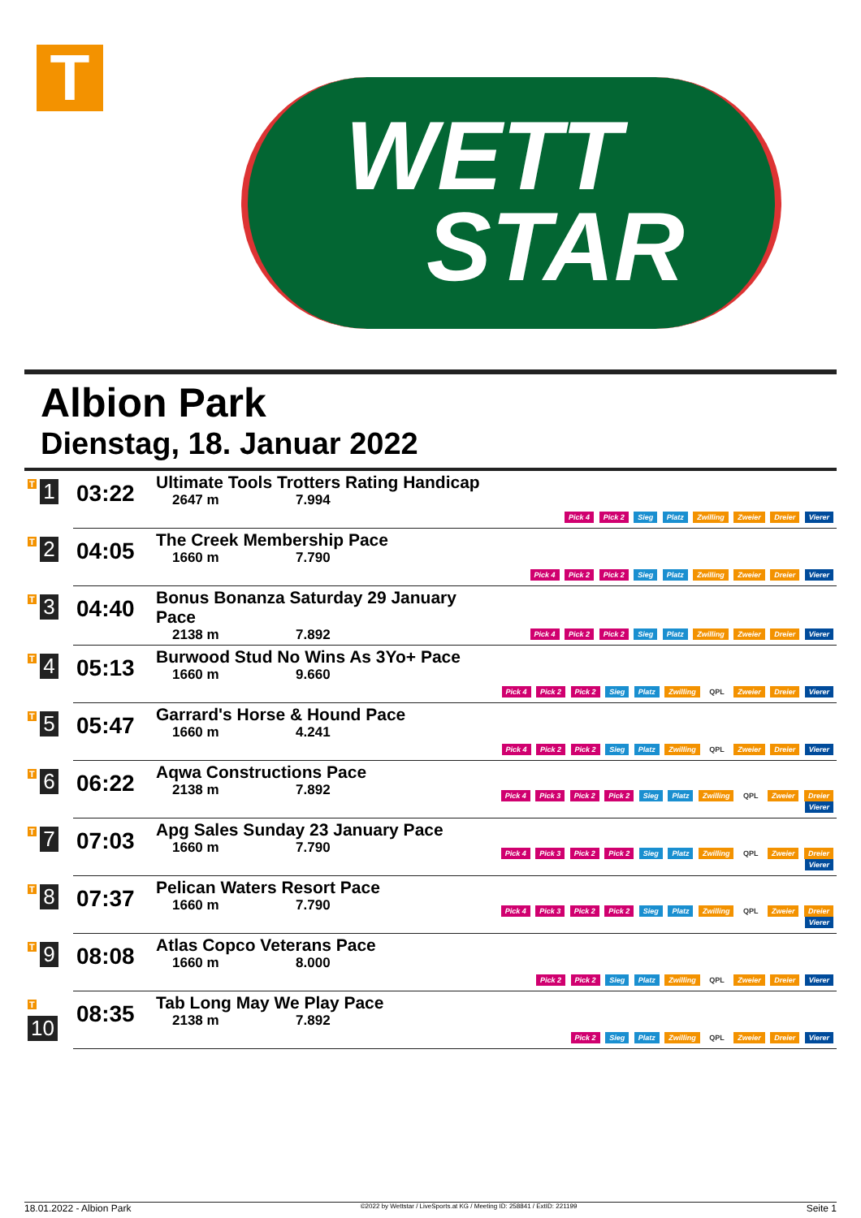T
WETT
STAR
Albion Park
Dienstag, 18. Januar 2022
| T 1 | 03:22 | Ultimate Tools Trotters Rating Handicap 2647 m 7.994 | Pick 4 Pick 2 Sieg Platz Zwilling Zweier Dreier Vierer |
| T 2 | 04:05 | The Creek Membership Pace 1660 m 7.790 | Pick 4 Pick 2 Pick 2 Sieg Platz Zwilling Zweier Dreier Vierer |
| T 3 | 04:40 | Bonus Bonanza Saturday 29 January Pace 2138 m 7.892 | Pick 4 Pick 2 Pick 2 Sieg Platz Zwilling Zweier Dreier Vierer |
| T 4 | 05:13 | Burwood Stud No Wins As 3Yo+ Pace 1660 m 9.660 | Pick 4 Pick 2 Pick 2 Sieg Platz Zwilling QPL Zweier Dreier Vierer |
| T 5 | 05:47 | Garrard's Horse & Hound Pace 1660 m 4.241 | Pick 4 Pick 2 Pick 2 Sieg Platz Zwilling QPL Zweier Dreier Vierer |
| T 6 | 06:22 | Aqwa Constructions Pace 2138 m 7.892 | Pick 4 Pick 3 Pick 2 Pick 2 Sieg Platz Zwilling QPL Zweier Dreier Vierer |
| T 7 | 07:03 | Apg Sales Sunday 23 January Pace 1660 m 7.790 | Pick 4 Pick 3 Pick 2 Pick 2 Sieg Platz Zwilling QPL Zweier Dreier Vierer |
| T 8 | 07:37 | Pelican Waters Resort Pace 1660 m 7.790 | Pick 4 Pick 3 Pick 2 Pick 2 Sieg Platz Zwilling QPL Zweier Dreier Vierer |
| T 9 | 08:08 | Atlas Copco Veterans Pace 1660 m 8.000 | Pick 2 Pick 2 Sieg Platz Zwilling QPL Zweier Dreier Vierer |
| T 10 | 08:35 | Tab Long May We Play Pace 2138 m 7.892 | Pick 2 Sieg Platz Zwilling QPL Zweier Dreier Vierer |
18.01.2022 - Albion Park ©2022 by Wettstar / LiveSports.at KG / Meeting ID: 258841 / ExtID: 221199 Seite 1